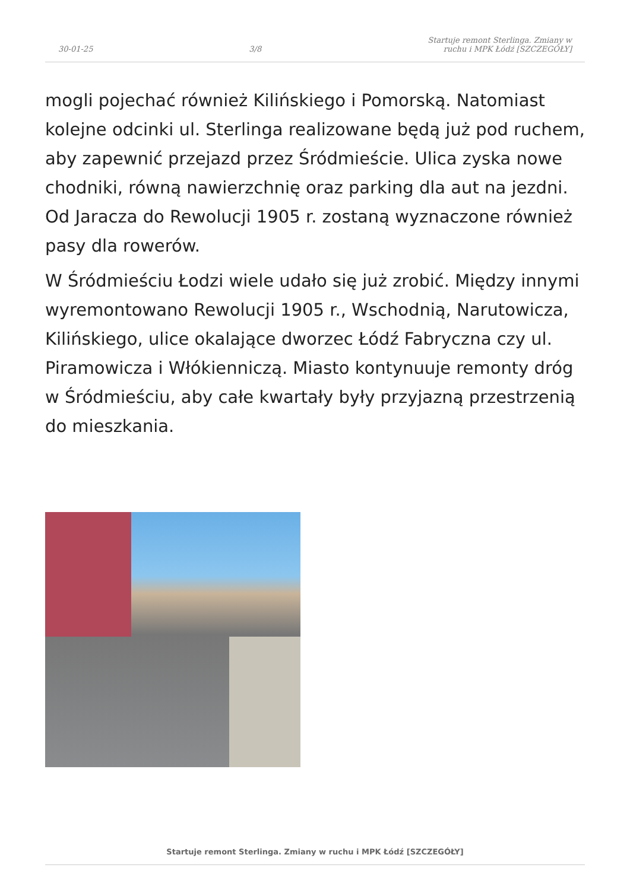30-01-25 3/8 Startuje remont Sterlinga. Zmiany w ruchu i MPK Łódź [SZCZEGÓŁY]
mogli pojechać również Kilińskiego i Pomorską. Natomiast kolejne odcinki ul. Sterlinga realizowane będą już pod ruchem, aby zapewnić przejazd przez Śródmieście. Ulica zyska nowe chodniki, równą nawierzchnię oraz parking dla aut na jezdni. Od Jaracza do Rewolucji 1905 r. zostaną wyznaczone również pasy dla rowerów.
W Śródmieściu Łodzi wiele udało się już zrobić. Między innymi wyremontowano Rewolucji 1905 r., Wschodnią, Narutowicza, Kilińskiego, ulice okalające dworzec Łódź Fabryczna czy ul. Piramowicza i Włókienniczą. Miasto kontynuuje remonty dróg w Śródmieściu, aby całe kwartały były przyjazną przestrzenią do mieszkania.
Startuje remont Sterlinga. Zmiany w ruchu i MPK Łódź [SZCZEGÓŁY]